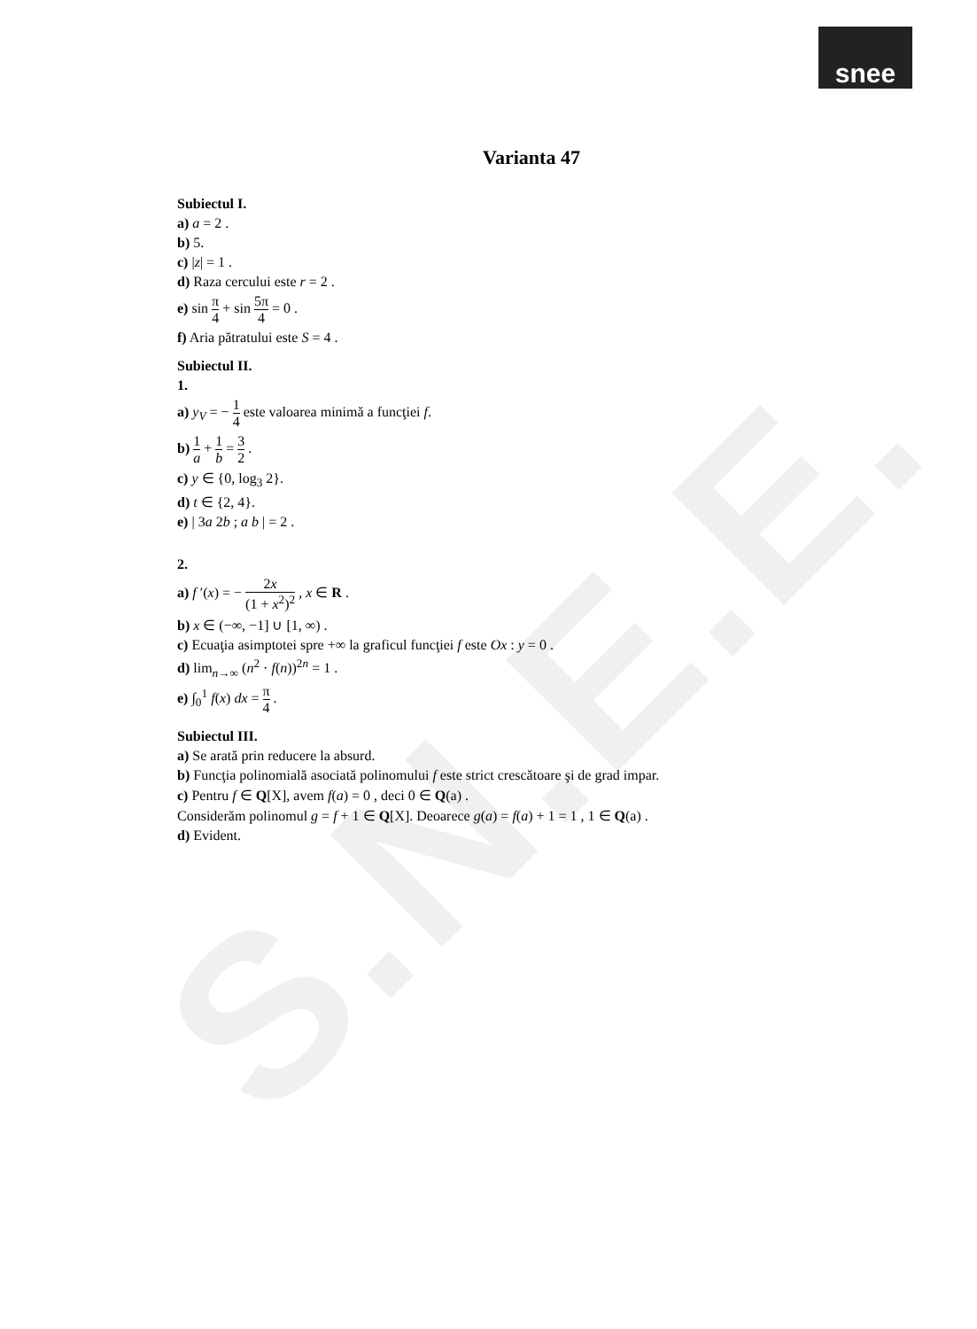S.N.E.E.
snee
Varianta 47
Subiectul I.
a) a = 2 .
b) 5.
c) |z| = 1 .
d) Raza cercului este r = 2 .
e) sin π 4 + sin 5π 4 = 0 .
f) Aria pătratului este S = 4 .
Subiectul II.
1.
a) y<sub>V</sub> = − 1 4 este valoarea minimă a funcţiei f.
b) 1 a + 1 b = 3 2 .
c) y ∈ {0, log<sub>3</sub> 2}.
d) t ∈ {2, 4}.
e) | 3a 2b ; a b | = 2 .
2.
a) f ′(x) = − 2x (1 + x<sup>2</sup>)<sup>2</sup> , x ∈ R .
b) x ∈ (−∞, −1] ∪ [1, ∞) .
c) Ecuaţia asimptotei spre +∞ la graficul funcţiei f este Ox : y = 0 .
d) lim<sub>n→∞</sub> (n<sup>2</sup> · f(n))<sup>2n</sup> = 1 .
e) ∫<sub>0</sub><sup>1</sup> f(x) dx = π 4 .
Subiectul III.
a) Se arată prin reducere la absurd.
b) Funcţia polinomială asociată polinomului f este strict crescătoare şi de grad impar.
c) Pentru f ∈ Q[X], avem f(a) = 0 , deci 0 ∈ Q(a) .
Considerăm polinomul g = f + 1 ∈ Q[X]. Deoarece g(a) = f(a) + 1 = 1 , 1 ∈ Q(a) .
d) Evident.